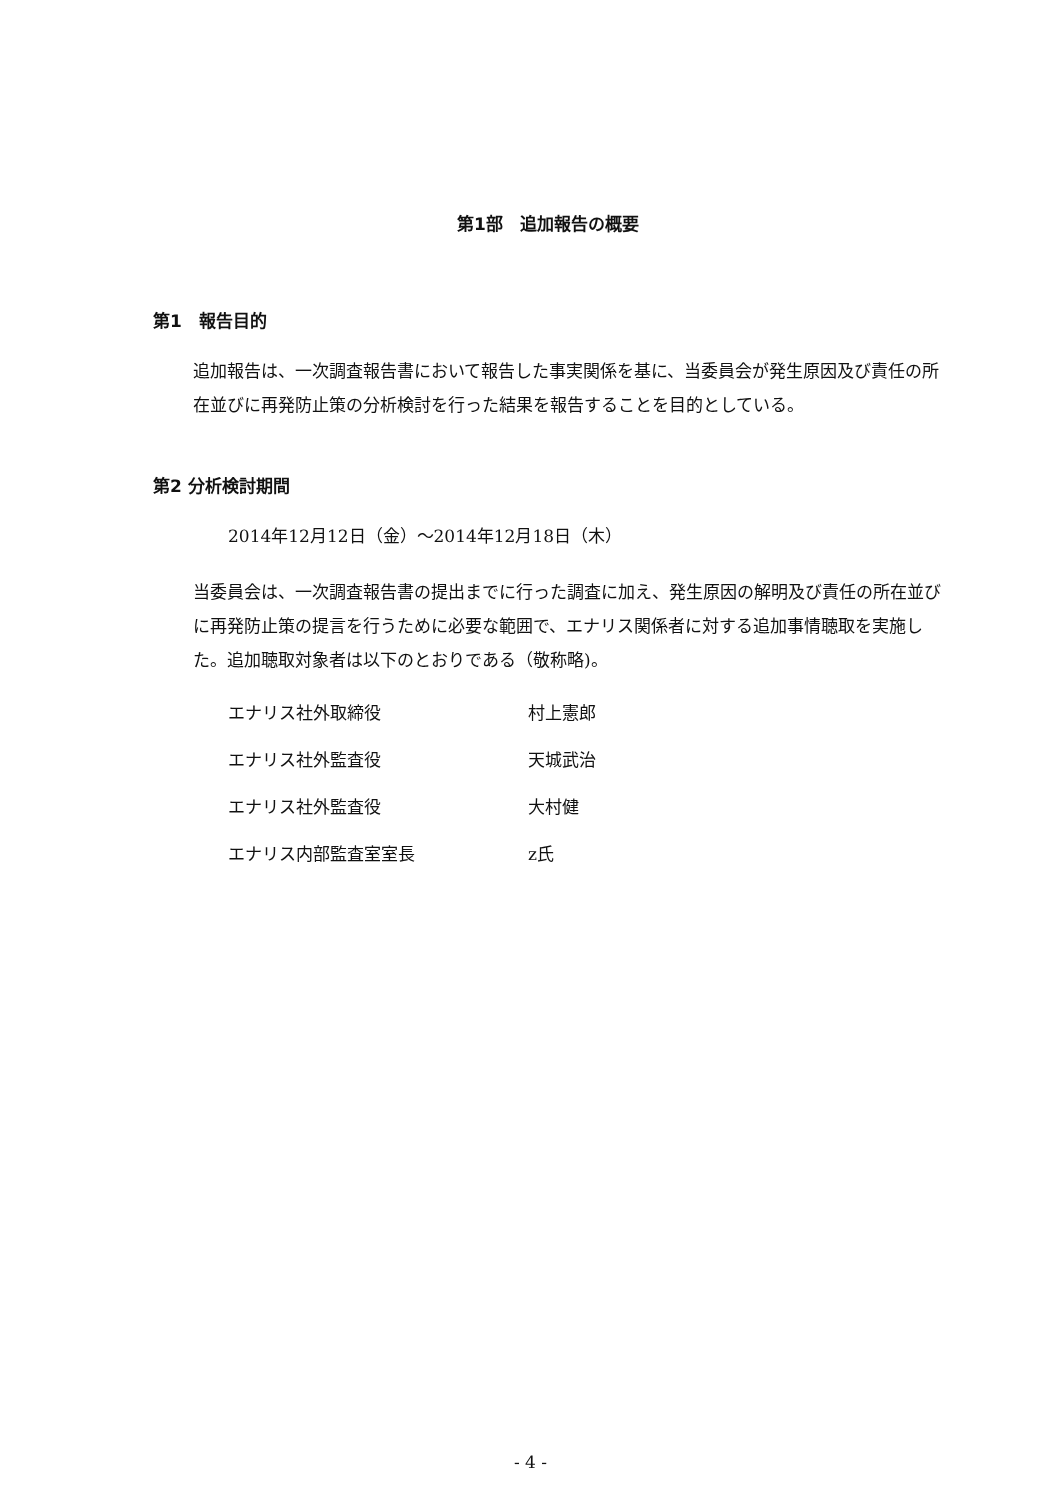第1部　追加報告の概要
第1　報告目的
追加報告は、一次調査報告書において報告した事実関係を基に、当委員会が発生原因及び責任の所在並びに再発防止策の分析検討を行った結果を報告することを目的としている。
第2 分析検討期間
2014年12月12日（金）～2014年12月18日（木）
当委員会は、一次調査報告書の提出までに行った調査に加え、発生原因の解明及び責任の所在並びに再発防止策の提言を行うために必要な範囲で、エナリス関係者に対する追加事情聴取を実施した。追加聴取対象者は以下のとおりである（敬称略)。
| エナリス社外取締役 | 村上憲郎 |
| エナリス社外監査役 | 天城武治 |
| エナリス社外監査役 | 大村健 |
| エナリス内部監査室室長 | z氏 |
- 4 -